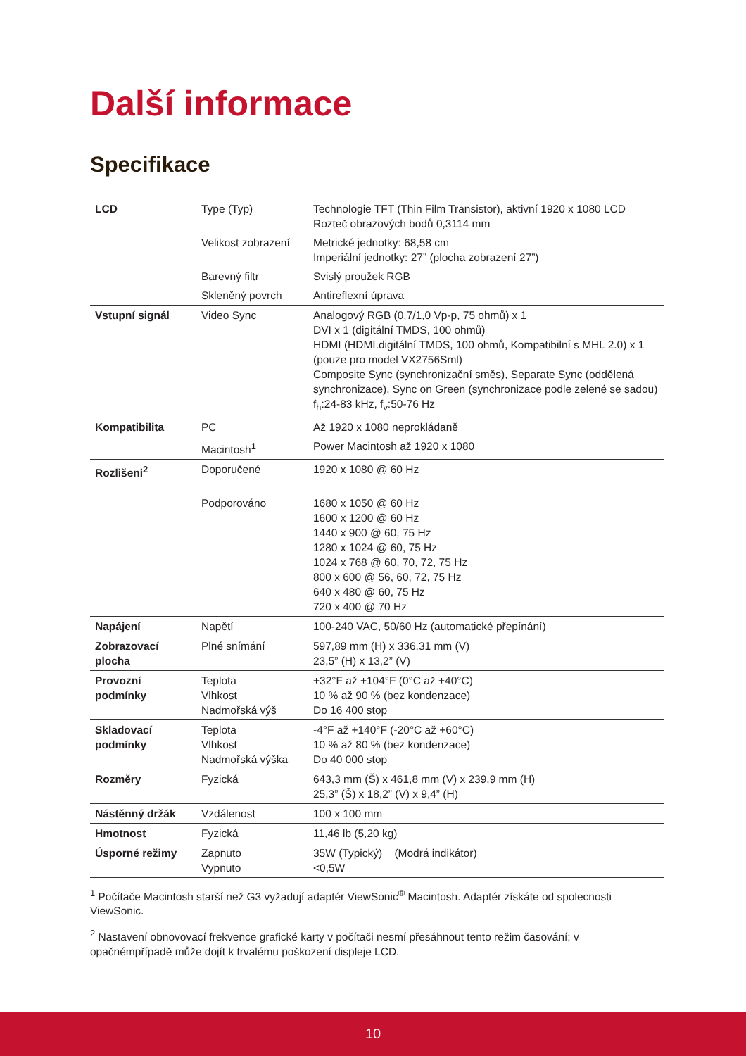Další informace
Specifikace
| LCD | Type (Typ) | Technologie TFT (Thin Film Transistor), aktivní 1920 x 1080 LCD Rozteč obrazových bodů 0,3114 mm |
| | Velikost zobrazení | Metrické jednotky: 68,58 cm Imperiální jednotky: 27” (plocha zobrazení 27”) |
| | Barevný filtr | Svislý proužek RGB |
| | Skleněný povrch | Antireflexní úprava |
| Vstupní signál | Video Sync | Analogový RGB (0,7/1,0 Vp-p, 75 ohmů) x 1 DVI x 1 (digitální TMDS, 100 ohmů) HDMI (HDMI.digitální TMDS, 100 ohmů, Kompatibilní s MHL 2.0) x 1 (pouze pro model VX2756Sml) Composite Sync (synchronizační směs), Separate Sync (oddělená synchronizace), Sync on Green (synchronizace podle zelené se sadou) f<sub>h</sub>:24-83 kHz, f<sub>v</sub>:50-76 Hz |
| Kompatibilita | PC | Až 1920 x 1080 neprokládaně |
| | Macintosh<sup>1</sup> | Power Macintosh až 1920 x 1080 |
| Rozlišeni<sup>2</sup> | Doporučené | 1920 x 1080 @ 60 Hz |
| | Podporováno | 1680 x 1050 @ 60 Hz 1600 x 1200 @ 60 Hz 1440 x 900 @ 60, 75 Hz 1280 x 1024 @ 60, 75 Hz 1024 x 768 @ 60, 70, 72, 75 Hz 800 x 600 @ 56, 60, 72, 75 Hz 640 x 480 @ 60, 75 Hz 720 x 400 @ 70 Hz |
| Napájení | Napětí | 100-240 VAC, 50/60 Hz (automatické přepínání) |
| Zobrazovací plocha | Plné snímání | 597,89 mm (H) x 336,31 mm (V) 23,5” (H) x 13,2” (V) |
| Provozní podmínky | Teplota Vlhkost Nadmořská výš | +32°F až +104°F (0°C až +40°C) 10 % až 90 % (bez kondenzace) Do 16 400 stop |
| Skladovací podmínky | Teplota Vlhkost Nadmořská výška | -4°F až +140°F (-20°C až +60°C) 10 % až 80 % (bez kondenzace) Do 40 000 stop |
| Rozměry | Fyzická | 643,3 mm (Š) x 461,8 mm (V) x 239,9 mm (H) 25,3” (Š) x 18,2” (V) x 9,4” (H) |
| Nástěnný držák | Vzdálenost | 100 x 100 mm |
| Hmotnost | Fyzická | 11,46 lb (5,20 kg) |
| Úsporné režimy | Zapnuto Vypnuto | 35W (Typický) (Modrá indikátor) <0,5W |
<sup>1</sup> Počítače Macintosh starší než G3 vyžadují adaptér ViewSonic<sup>®</sup> Macintosh. Adaptér získáte od spolecnosti ViewSonic.
<sup>2</sup> Nastavení obnovovací frekvence grafické karty v počítači nesmí přesáhnout tento režim časování; v opačnémpřípadě může dojít k trvalému poškození displeje LCD.
10